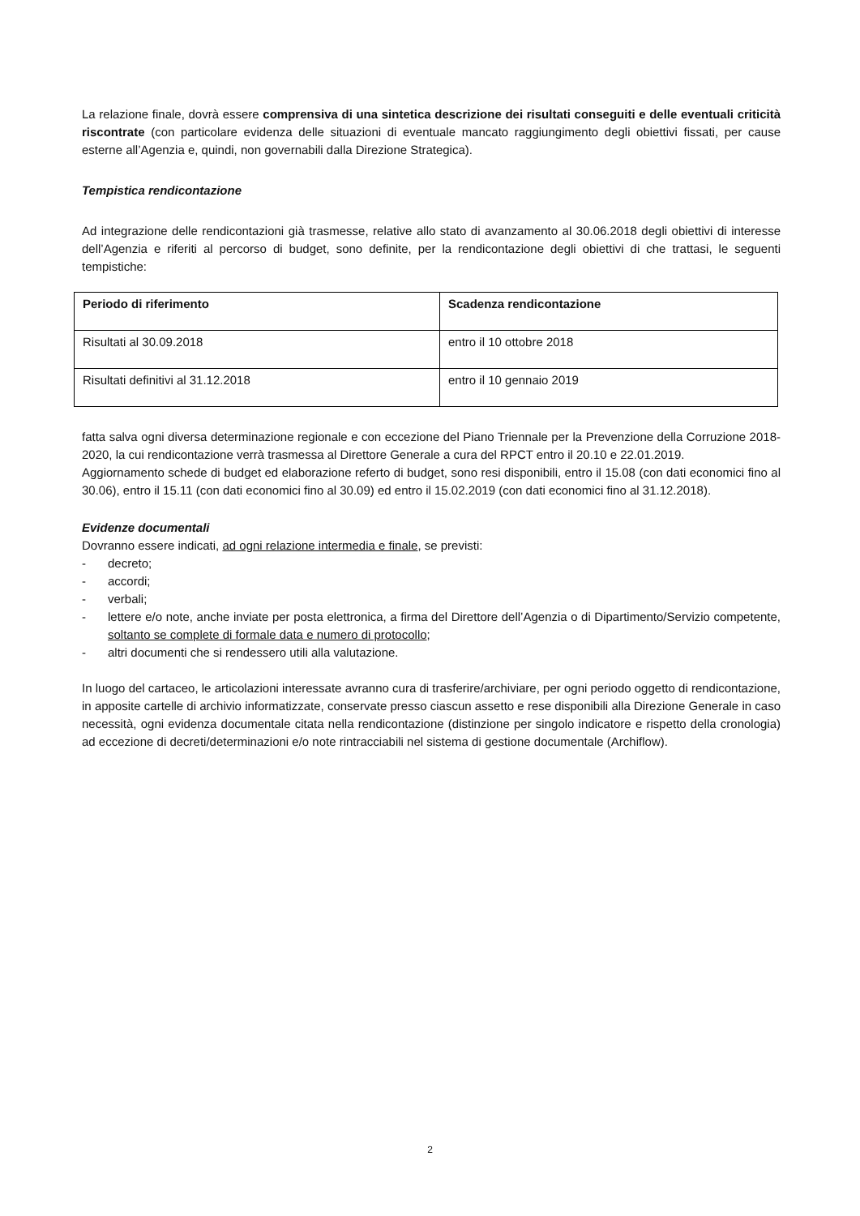La relazione finale, dovrà essere comprensiva di una sintetica descrizione dei risultati conseguiti e delle eventuali criticità riscontrate (con particolare evidenza delle situazioni di eventuale mancato raggiungimento degli obiettivi fissati, per cause esterne all’Agenzia e, quindi, non governabili dalla Direzione Strategica).
Tempistica rendicontazione
Ad integrazione delle rendicontazioni già trasmesse, relative allo stato di avanzamento al 30.06.2018 degli obiettivi di interesse dell’Agenzia e riferiti al percorso di budget, sono definite, per la rendicontazione degli obiettivi di che trattasi, le seguenti tempistiche:
| Periodo di riferimento | Scadenza rendicontazione |
| --- | --- |
| Risultati al 30.09.2018 | entro il 10 ottobre 2018 |
| Risultati definitivi al 31.12.2018 | entro il 10 gennaio 2019 |
fatta salva ogni diversa determinazione regionale e con eccezione del Piano Triennale per la Prevenzione della Corruzione 2018-2020, la cui rendicontazione verrà trasmessa al Direttore Generale a cura del RPCT entro il 20.10 e 22.01.2019.
Aggiornamento schede di budget ed elaborazione referto di budget, sono resi disponibili, entro il 15.08 (con dati economici fino al 30.06), entro il 15.11 (con dati economici fino al 30.09) ed entro il 15.02.2019 (con dati economici fino al 31.12.2018).
Evidenze documentali
Dovranno essere indicati, ad ogni relazione intermedia e finale, se previsti:
- decreto;
- accordi;
- verbali;
- lettere e/o note, anche inviate per posta elettronica, a firma del Direttore dell’Agenzia o di Dipartimento/Servizio competente, soltanto se complete di formale data e numero di protocollo;
- altri documenti che si rendessero utili alla valutazione.
In luogo del cartaceo, le articolazioni interessate avranno cura di trasferire/archiviare, per ogni periodo oggetto di rendicontazione, in apposite cartelle di archivio informatizzate, conservate presso ciascun assetto e rese disponibili alla Direzione Generale in caso necessità, ogni evidenza documentale citata nella rendicontazione (distinzione per singolo indicatore e rispetto della cronologia) ad eccezione di decreti/determinazioni e/o note rintracciabili nel sistema di gestione documentale (Archiflow).
2